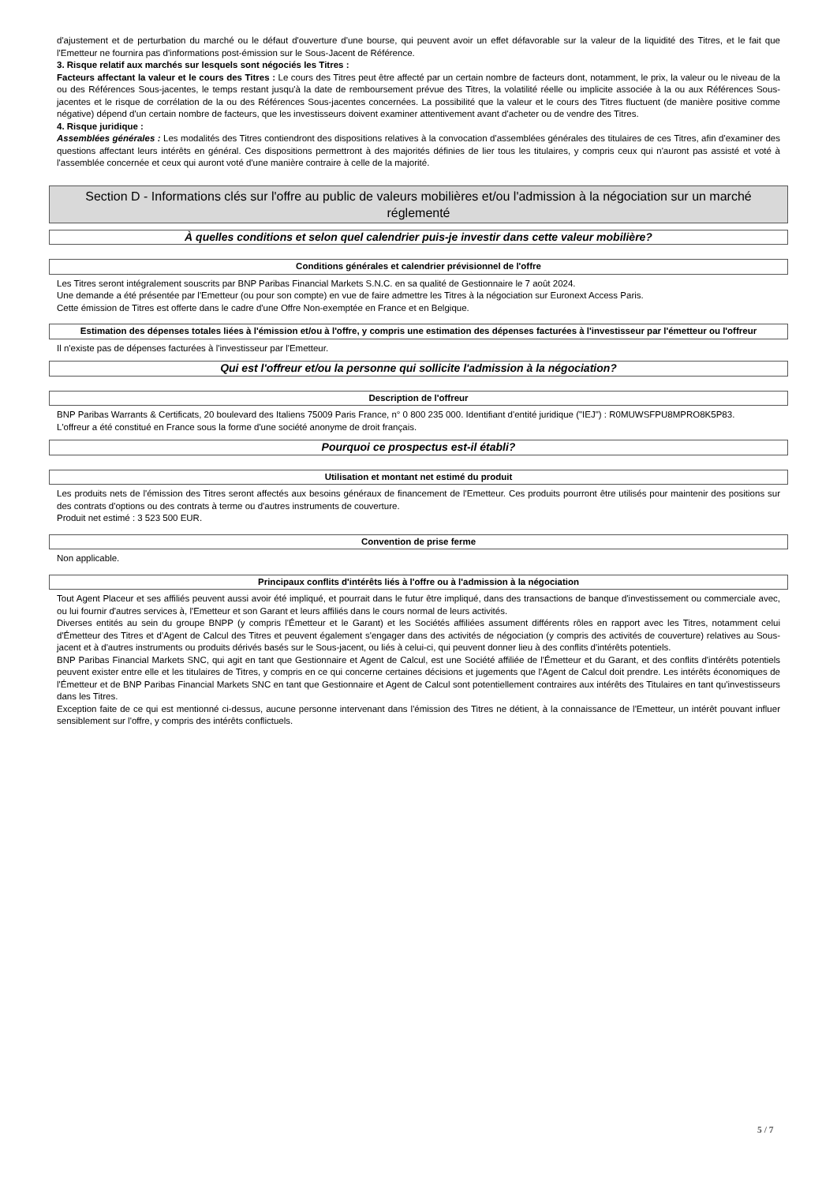d'ajustement et de perturbation du marché ou le défaut d'ouverture d'une bourse, qui peuvent avoir un effet défavorable sur la valeur de la liquidité des Titres, et le fait que l'Emetteur ne fournira pas d'informations post-émission sur le Sous-Jacent de Référence.
3. Risque relatif aux marchés sur lesquels sont négociés les Titres :
Facteurs affectant la valeur et le cours des Titres : Le cours des Titres peut être affecté par un certain nombre de facteurs dont, notamment, le prix, la valeur ou le niveau de la ou des Références Sous-jacentes, le temps restant jusqu'à la date de remboursement prévue des Titres, la volatilité réelle ou implicite associée à la ou aux Références Sous-jacentes et le risque de corrélation de la ou des Références Sous-jacentes concernées. La possibilité que la valeur et le cours des Titres fluctuent (de manière positive comme négative) dépend d'un certain nombre de facteurs, que les investisseurs doivent examiner attentivement avant d'acheter ou de vendre des Titres.
4. Risque juridique :
Assemblées générales : Les modalités des Titres contiendront des dispositions relatives à la convocation d'assemblées générales des titulaires de ces Titres, afin d'examiner des questions affectant leurs intérêts en général. Ces dispositions permettront à des majorités définies de lier tous les titulaires, y compris ceux qui n'auront pas assisté et voté à l'assemblée concernée et ceux qui auront voté d'une manière contraire à celle de la majorité.
Section D - Informations clés sur l'offre au public de valeurs mobilières et/ou l'admission à la négociation sur un marché réglementé
À quelles conditions et selon quel calendrier puis-je investir dans cette valeur mobilière?
Conditions générales et calendrier prévisionnel de l'offre
Les Titres seront intégralement souscrits par BNP Paribas Financial Markets S.N.C. en sa qualité de Gestionnaire le 7 août 2024.
Une demande a été présentée par l'Emetteur (ou pour son compte) en vue de faire admettre les Titres à la négociation sur Euronext Access Paris.
Cette émission de Titres est offerte dans le cadre d'une Offre Non-exemptée en France et en Belgique.
Estimation des dépenses totales liées à l'émission et/ou à l'offre, y compris une estimation des dépenses facturées à l'investisseur par l'émetteur ou l'offreur
Il n'existe pas de dépenses facturées à l'investisseur par l'Emetteur.
Qui est l'offreur et/ou la personne qui sollicite l'admission à la négociation?
Description de l'offreur
BNP Paribas Warrants & Certificats, 20 boulevard des Italiens 75009 Paris France, n° 0 800 235 000. Identifiant d'entité juridique ("IEJ") : R0MUWSFPU8MPRO8K5P83.
L'offreur a été constitué en France sous la forme d'une société anonyme de droit français.
Pourquoi ce prospectus est-il établi?
Utilisation et montant net estimé du produit
Les produits nets de l'émission des Titres seront affectés aux besoins généraux de financement de l'Emetteur. Ces produits pourront être utilisés pour maintenir des positions sur des contrats d'options ou des contrats à terme ou d'autres instruments de couverture.
Produit net estimé : 3 523 500 EUR.
Convention de prise ferme
Non applicable.
Principaux conflits d'intérêts liés à l'offre ou à l'admission à la négociation
Tout Agent Placeur et ses affiliés peuvent aussi avoir été impliqué, et pourrait dans le futur être impliqué, dans des transactions de banque d'investissement ou commerciale avec, ou lui fournir d'autres services à, l'Emetteur et son Garant et leurs affiliés dans le cours normal de leurs activités.
Diverses entités au sein du groupe BNPP (y compris l'Émetteur et le Garant) et les Sociétés affiliées assument différents rôles en rapport avec les Titres, notamment celui d'Émetteur des Titres et d'Agent de Calcul des Titres et peuvent également s'engager dans des activités de négociation (y compris des activités de couverture) relatives au Sous-jacent et à d'autres instruments ou produits dérivés basés sur le Sous-jacent, ou liés à celui-ci, qui peuvent donner lieu à des conflits d'intérêts potentiels.
BNP Paribas Financial Markets SNC, qui agit en tant que Gestionnaire et Agent de Calcul, est une Société affiliée de l'Émetteur et du Garant, et des conflits d'intérêts potentiels peuvent exister entre elle et les titulaires de Titres, y compris en ce qui concerne certaines décisions et jugements que l'Agent de Calcul doit prendre. Les intérêts économiques de l'Émetteur et de BNP Paribas Financial Markets SNC en tant que Gestionnaire et Agent de Calcul sont potentiellement contraires aux intérêts des Titulaires en tant qu'investisseurs dans les Titres.
Exception faite de ce qui est mentionné ci-dessus, aucune personne intervenant dans l'émission des Titres ne détient, à la connaissance de l'Emetteur, un intérêt pouvant influer sensiblement sur l'offre, y compris des intérêts conflictuels.
5 / 7